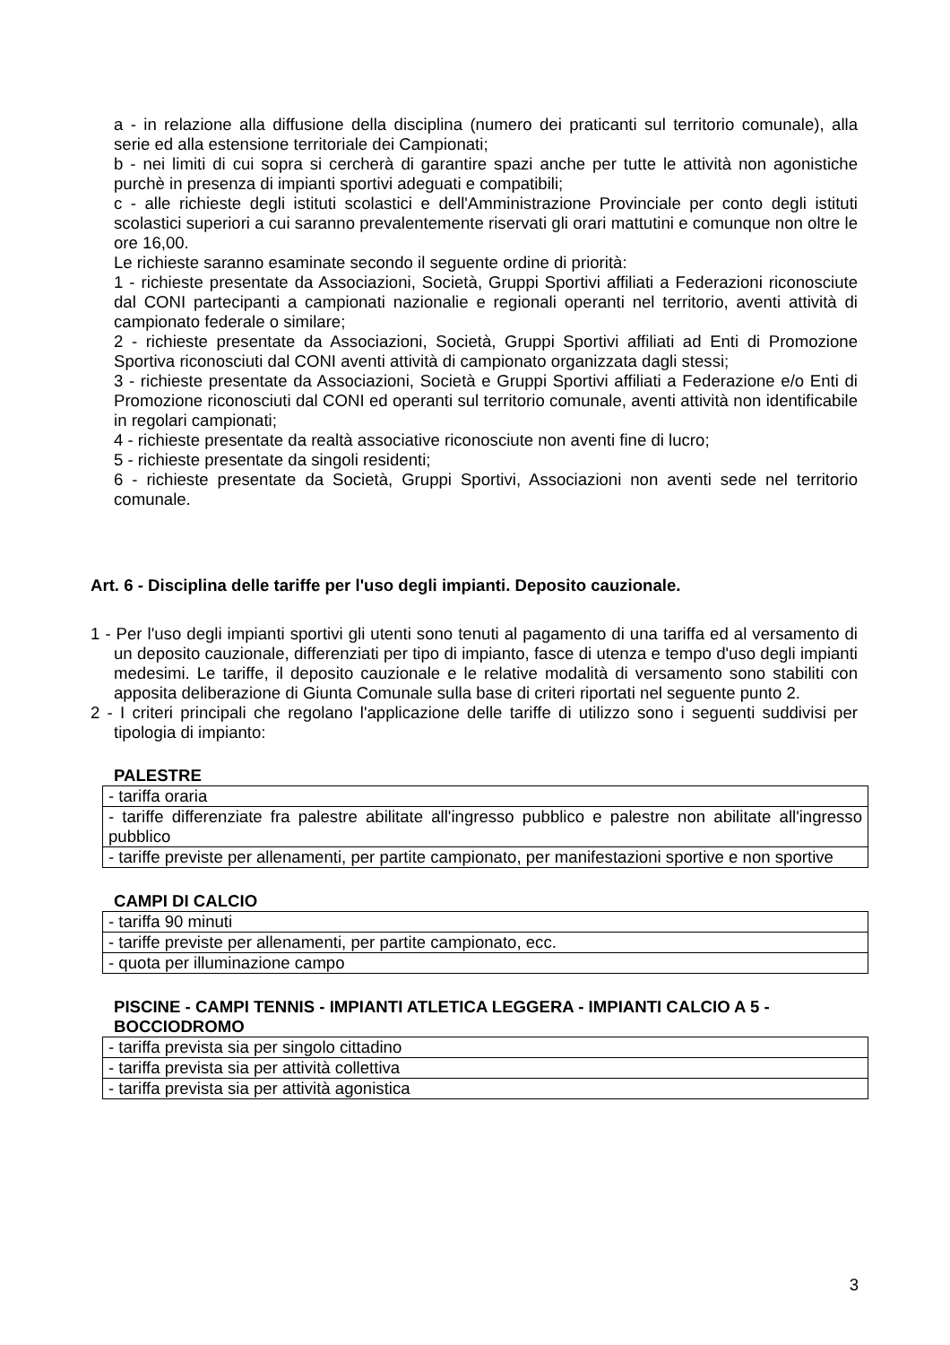a - in relazione alla diffusione della disciplina (numero dei praticanti sul territorio comunale), alla serie ed alla estensione territoriale dei Campionati;
b - nei limiti di cui sopra si cercherà di garantire spazi anche per tutte le attività non agonistiche purchè in presenza di impianti sportivi adeguati e compatibili;
c - alle richieste degli istituti scolastici e dell'Amministrazione Provinciale per conto degli istituti scolastici superiori a cui saranno prevalentemente riservati gli orari mattutini e comunque non oltre le ore 16,00.
Le richieste saranno esaminate secondo il seguente ordine di priorità:
1 - richieste presentate da Associazioni, Società, Gruppi Sportivi affiliati a Federazioni riconosciute dal CONI partecipanti a campionati nazionalie e regionali operanti nel territorio, aventi attività di campionato federale o similare;
2 - richieste presentate da Associazioni, Società, Gruppi Sportivi affiliati ad Enti di Promozione Sportiva riconosciuti dal CONI aventi attività di campionato organizzata dagli stessi;
3 - richieste presentate da Associazioni, Società e Gruppi Sportivi affiliati a Federazione e/o Enti di Promozione riconosciuti dal CONI ed operanti sul territorio comunale, aventi attività non identificabile in regolari campionati;
4 - richieste presentate da realtà associative riconosciute non aventi fine di lucro;
5 - richieste presentate da singoli residenti;
6 - richieste presentate da Società, Gruppi Sportivi, Associazioni non aventi sede nel territorio comunale.
Art. 6 - Disciplina delle tariffe per l'uso degli impianti. Deposito cauzionale.
1 - Per l'uso degli impianti sportivi gli utenti sono tenuti al pagamento di una tariffa ed al versamento di un deposito cauzionale, differenziati per tipo di impianto, fasce di utenza e tempo d'uso degli impianti medesimi. Le tariffe, il deposito cauzionale e le relative modalità di versamento sono stabiliti con apposita deliberazione di Giunta Comunale sulla base di criteri riportati nel seguente punto 2.
2 - I criteri principali che regolano l'applicazione delle tariffe di utilizzo sono i seguenti suddivisi per tipologia di impianto:
PALESTRE
| - tariffa oraria |
| - tariffe differenziate fra palestre abilitate all'ingresso pubblico e palestre non abilitate all'ingresso pubblico |
| - tariffe previste per allenamenti, per partite campionato, per manifestazioni sportive e non sportive |
CAMPI DI CALCIO
| - tariffa 90 minuti |
| - tariffe previste per allenamenti, per partite campionato, ecc. |
| - quota per illuminazione campo |
PISCINE - CAMPI TENNIS - IMPIANTI ATLETICA LEGGERA - IMPIANTI CALCIO A 5 - BOCCIODROMO
| - tariffa prevista sia per singolo cittadino |
| - tariffa prevista sia per attività collettiva |
| - tariffa prevista sia per attività agonistica |
3